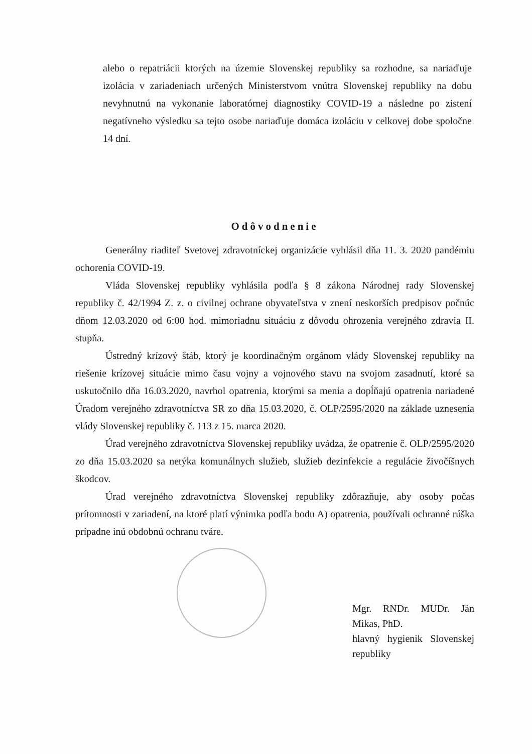alebo o repatriácii ktorých na územie Slovenskej republiky sa rozhodne, sa nariaďuje izolácia v zariadeniach určených Ministerstvom vnútra Slovenskej republiky na dobu nevyhnutnú na vykonanie laboratórnej diagnostiky COVID-19 a následne po zistení negatívneho výsledku sa tejto osobe nariaďuje domáca izoláciu v celkovej dobe spoločne 14 dní.
Odôvodnenie
Generálny riaditeľ Svetovej zdravotníckej organizácie vyhlásil dňa 11. 3. 2020 pandémiu ochorenia COVID-19.
Vláda Slovenskej republiky vyhlásila podľa § 8 zákona Národnej rady Slovenskej republiky č. 42/1994 Z. z. o civilnej ochrane obyvateľstva v znení neskorších predpisov počnúc dňom 12.03.2020 od 6:00 hod. mimoriadnu situáciu z dôvodu ohrozenia verejného zdravia II. stupňa.
Ústredný krízový štáb, ktorý je koordinačným orgánom vlády Slovenskej republiky na riešenie krízovej situácie mimo času vojny a vojnového stavu na svojom zasadnutí, ktoré sa uskutočnilo dňa 16.03.2020, navrhol opatrenia, ktorými sa menia a dopĺňajú opatrenia nariadené Úradom verejného zdravotníctva SR zo dňa 15.03.2020, č. OLP/2595/2020 na základe uznesenia vlády Slovenskej republiky č. 113 z 15. marca 2020.
Úrad verejného zdravotníctva Slovenskej republiky uvádza, že opatrenie č. OLP/2595/2020 zo dňa 15.03.2020 sa netýka komunálnych služieb, služieb dezinfekcie a regulácie živočíšnych škodcov.
Úrad verejného zdravotníctva Slovenskej republiky zdôrazňuje, aby osoby počas prítomnosti v zariadení, na ktoré platí výnimka podľa bodu A) opatrenia, používali ochranné rúška prípadne inú obdobnú ochranu tváre.
Mgr. RNDr. MUDr. Ján Mikas, PhD.
hlavný hygienik Slovenskej republiky